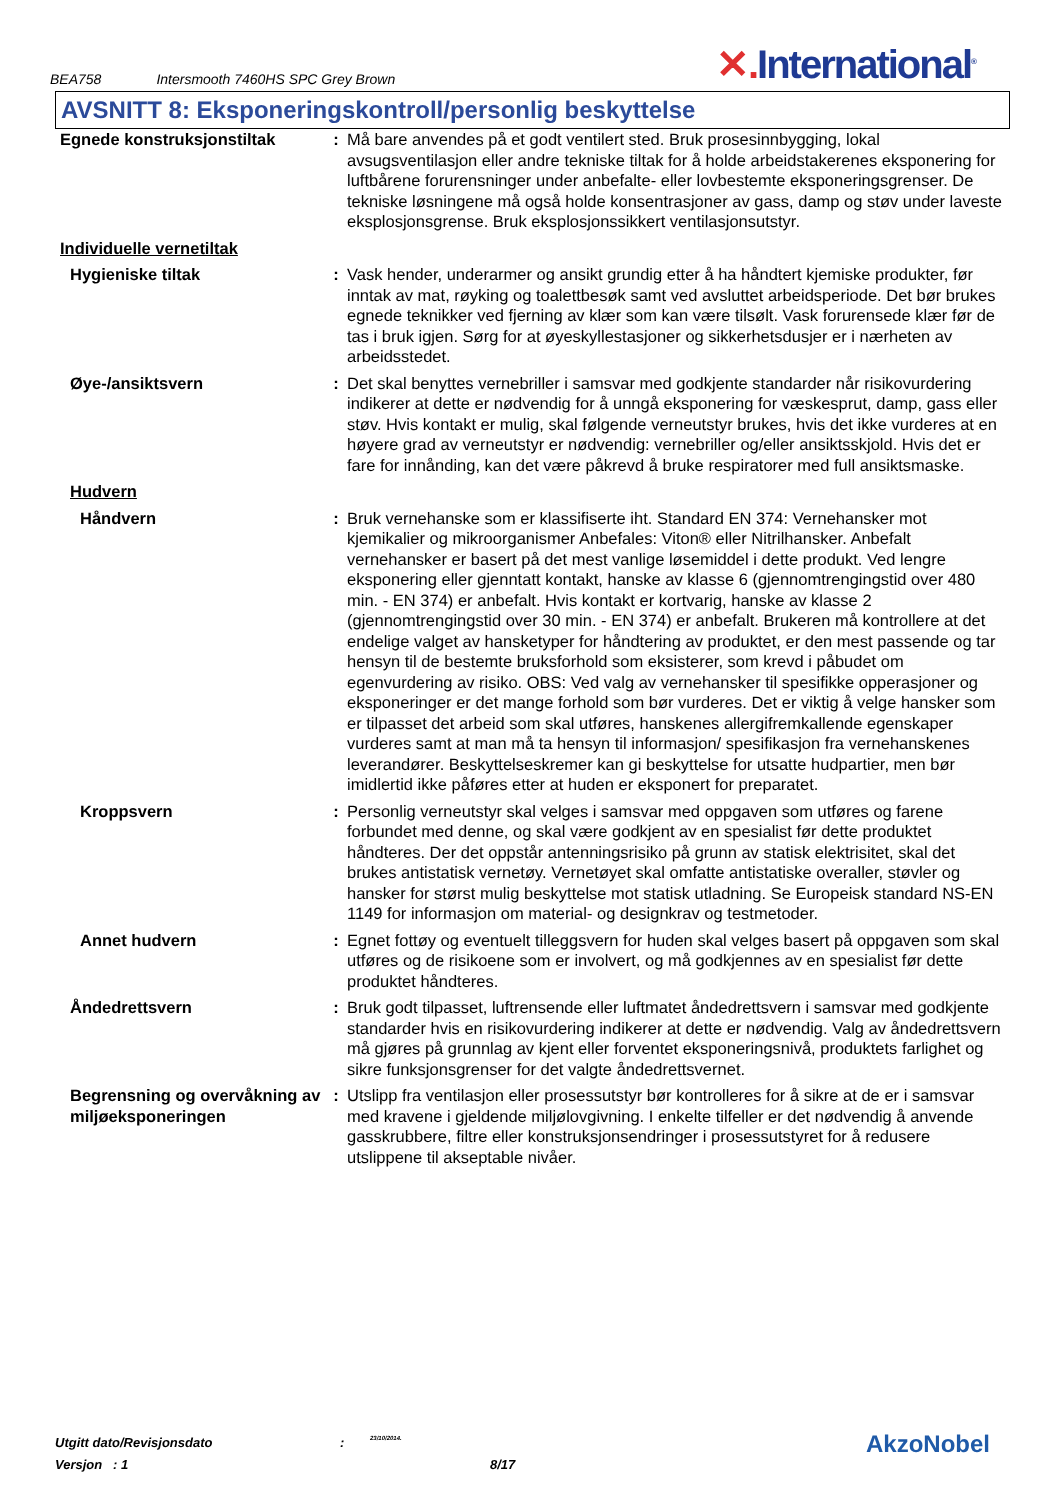BEA758 Intersmooth 7460HS SPC Grey Brown
✕. International<sup>®</sup>
AVSNITT 8: Eksponeringskontroll/personlig beskyttelse
| Egnede konstruksjonstiltak | : | Må bare anvendes på et godt ventilert sted. Bruk prosesinnbygging, lokal avsugsventilasjon eller andre tekniske tiltak for å holde arbeidstakerenes eksponering for luftbårene forurensninger under anbefalte- eller lovbestemte eksponeringsgrenser. De tekniske løsningene må også holde konsentrasjoner av gass, damp og støv under laveste eksplosjonsgrense. Bruk eksplosjonssikkert ventilasjonsutstyr. |
| Individuelle vernetiltak | | |
| Hygieniske tiltak | : | Vask hender, underarmer og ansikt grundig etter å ha håndtert kjemiske produkter, før inntak av mat, røyking og toalettbesøk samt ved avsluttet arbeidsperiode. Det bør brukes egnede teknikker ved fjerning av klær som kan være tilsølt. Vask forurensede klær før de tas i bruk igjen. Sørg for at øyeskyllestasjoner og sikkerhetsdusjer er i nærheten av arbeidsstedet. |
| Øye-/ansiktsvern | : | Det skal benyttes vernebriller i samsvar med godkjente standarder når risikovurdering indikerer at dette er nødvendig for å unngå eksponering for væskesprut, damp, gass eller støv. Hvis kontakt er mulig, skal følgende verneutstyr brukes, hvis det ikke vurderes at en høyere grad av verneutstyr er nødvendig: vernebriller og/eller ansiktsskjold. Hvis det er fare for innånding, kan det være påkrevd å bruke respiratorer med full ansiktsmaske. |
| Hudvern | | |
| Håndvern | : | Bruk vernehanske som er klassifiserte iht. Standard EN 374: Vernehansker mot kjemikalier og mikroorganismer Anbefales: Viton® eller Nitrilhansker. Anbefalt vernehansker er basert på det mest vanlige løsemiddel i dette produkt. Ved lengre eksponering eller gjenntatt kontakt, hanske av klasse 6 (gjennomtrengingstid over 480 min. - EN 374) er anbefalt. Hvis kontakt er kortvarig, hanske av klasse 2 (gjennomtrengingstid over 30 min. - EN 374) er anbefalt. Brukeren må kontrollere at det endelige valget av hansketyper for håndtering av produktet, er den mest passende og tar hensyn til de bestemte bruksforhold som eksisterer, som krevd i påbudet om egenvurdering av risiko. OBS: Ved valg av vernehansker til spesifikke opperasjoner og eksponeringer er det mange forhold som bør vurderes. Det er viktig å velge hansker som er tilpasset det arbeid som skal utføres, hanskenes allergifremkallende egenskaper vurderes samt at man må ta hensyn til informasjon/ spesifikasjon fra vernehanskenes leverandører. Beskyttelseskremer kan gi beskyttelse for utsatte hudpartier, men bør imidlertid ikke påføres etter at huden er eksponert for preparatet. |
| Kroppsvern | : | Personlig verneutstyr skal velges i samsvar med oppgaven som utføres og farene forbundet med denne, og skal være godkjent av en spesialist før dette produktet håndteres. Der det oppstår antenningsrisiko på grunn av statisk elektrisitet, skal det brukes antistatisk vernetøy. Vernetøyet skal omfatte antistatiske overaller, støvler og hansker for størst mulig beskyttelse mot statisk utladning. Se Europeisk standard NS-EN 1149 for informasjon om material- og designkrav og testmetoder. |
| Annet hudvern | : | Egnet fottøy og eventuelt tilleggsvern for huden skal velges basert på oppgaven som skal utføres og de risikoene som er involvert, og må godkjennes av en spesialist før dette produktet håndteres. |
| Åndedrettsvern | : | Bruk godt tilpasset, luftrensende eller luftmatet åndedrettsvern i samsvar med godkjente standarder hvis en risikovurdering indikerer at dette er nødvendig. Valg av åndedrettsvern må gjøres på grunnlag av kjent eller forventet eksponeringsnivå, produktets farlighet og sikre funksjonsgrenser for det valgte åndedrettsvernet. |
| Begrensning og overvåkning av miljøeksponeringen | : | Utslipp fra ventilasjon eller prosessutstyr bør kontrolleres for å sikre at de er i samsvar med kravene i gjeldende miljølovgivning. I enkelte tilfeller er det nødvendig å anvende gasskrubbere, filtre eller konstruksjonsendringer i prosessutstyret for å redusere utslippene til akseptable nivåer. |
Utgitt dato/Revisjonsdato: 23/10/2014.
Versjon : 1 8/17
AkzoNobel